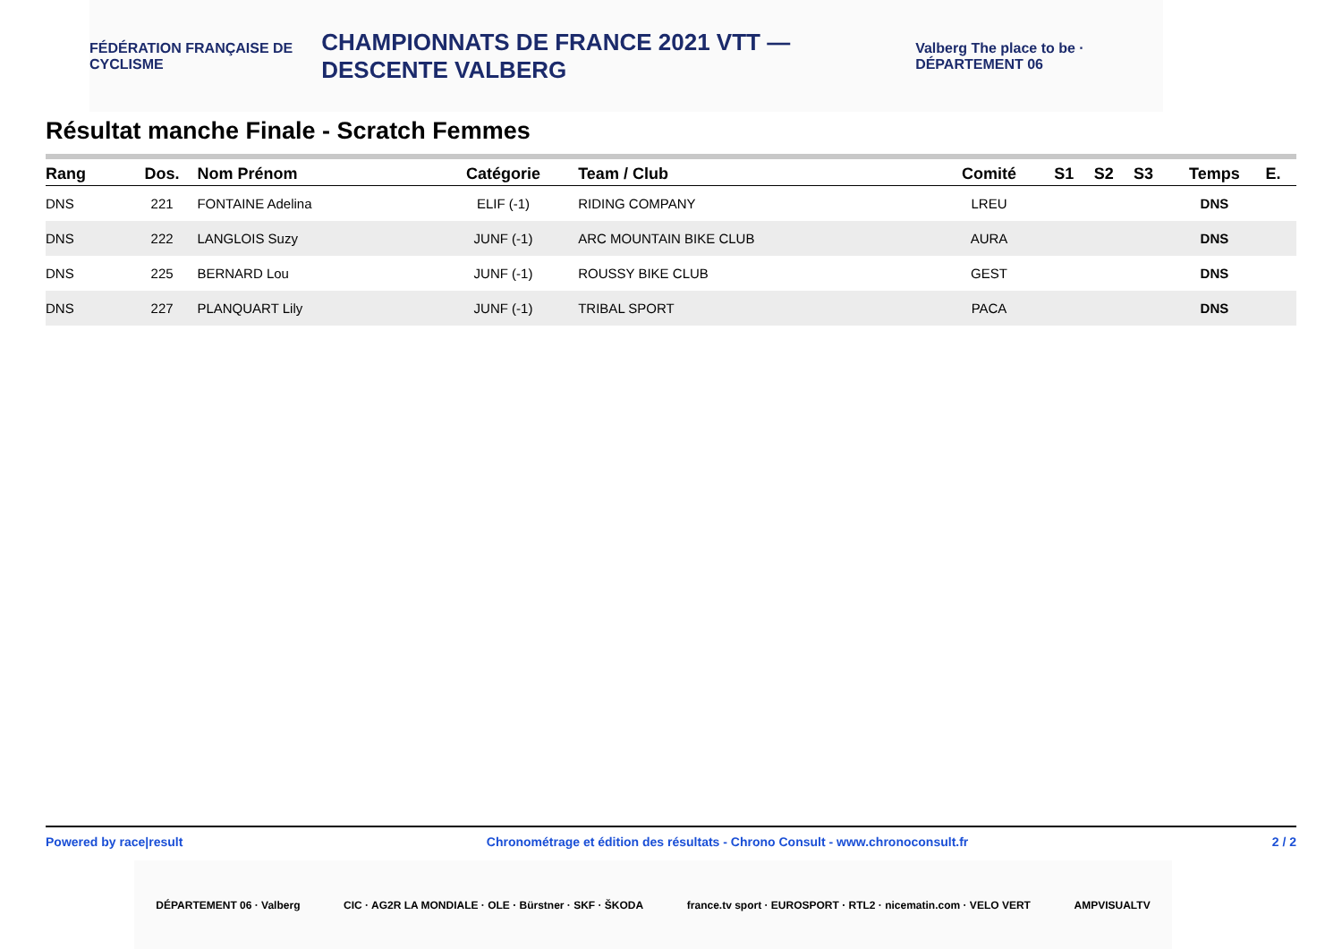FÉDÉRATION FRANÇAISE DE CYCLISME
CHAMPIONNATS DE FRANCE 2021 VTT — DESCENTE VALBERG
Valberg The place to be · DÉPARTEMENT 06
Résultat manche Finale - Scratch Femmes
| Rang | Dos. | Nom Prénom | Catégorie | Team / Club | Comité | S1 | S2 | S3 | Temps | E. |
| --- | --- | --- | --- | --- | --- | --- | --- | --- | --- | --- |
| DNS | 221 | FONTAINE Adelina | ELIF (-1) | RIDING COMPANY | LREU | | | | DNS | |
| DNS | 222 | LANGLOIS Suzy | JUNF (-1) | ARC MOUNTAIN BIKE CLUB | AURA | | | | DNS | |
| DNS | 225 | BERNARD Lou | JUNF (-1) | ROUSSY BIKE CLUB | GEST | | | | DNS | |
| DNS | 227 | PLANQUART Lily | JUNF (-1) | TRIBAL SPORT | PACA | | | | DNS | |
Powered by race|result Chronométrage et édition des résultats - Chrono Consult - www.chronoconsult.fr 2 / 2
DÉPARTEMENT 06 · Valberg CIC · AG2R LA MONDIALE · OLE · Bürstner · SKF · ŠKODA france.tv sport · EUROSPORT · RTL2 · nicematin.com · VELO VERT AMPVISUALTV